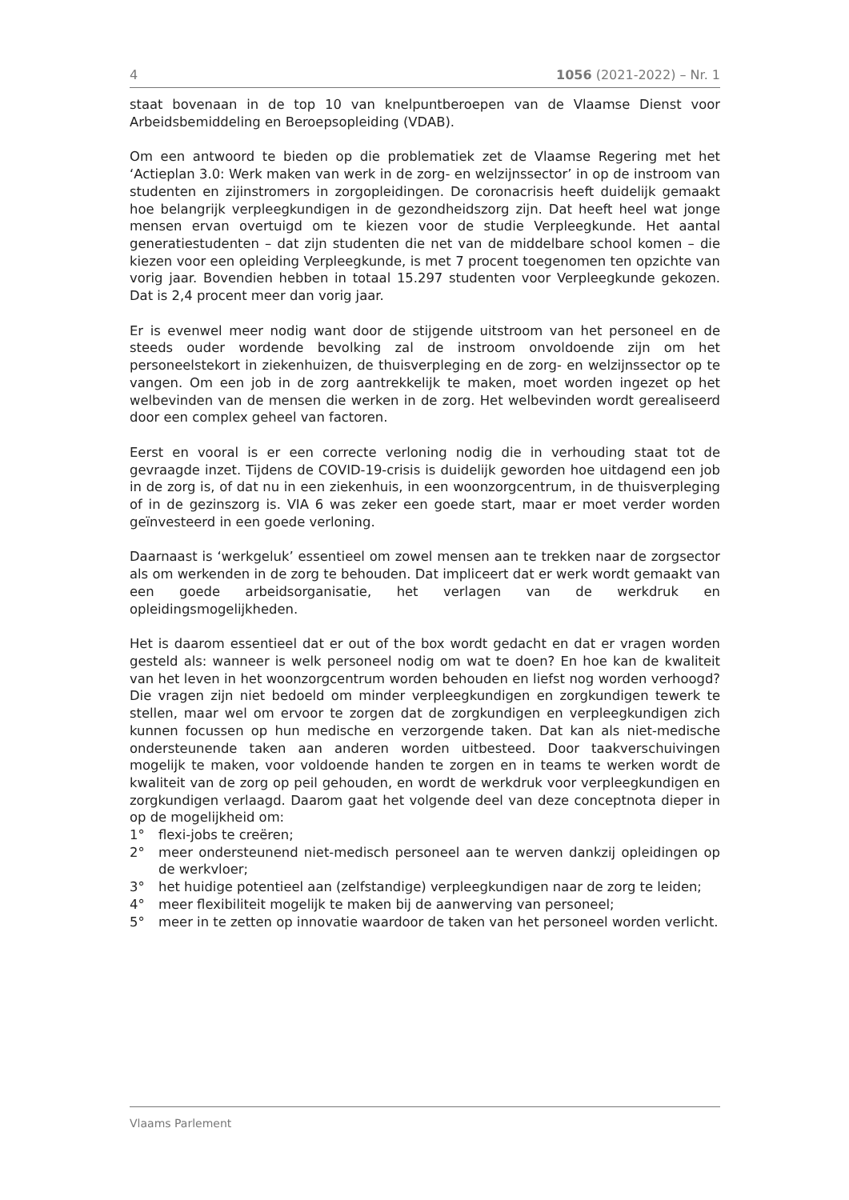4 1056 (2021-2022) – Nr. 1
staat bovenaan in de top 10 van knelpuntberoepen van de Vlaamse Dienst voor Arbeidsbemiddeling en Beroepsopleiding (VDAB).
Om een antwoord te bieden op die problematiek zet de Vlaamse Regering met het ‘Actieplan 3.0: Werk maken van werk in de zorg- en welzijnssector’ in op de instroom van studenten en zijinstromers in zorgopleidingen. De coronacrisis heeft duidelijk gemaakt hoe belangrijk verpleegkundigen in de gezondheidszorg zijn. Dat heeft heel wat jonge mensen ervan overtuigd om te kiezen voor de studie Verpleegkunde. Het aantal generatiestudenten – dat zijn studenten die net van de middelbare school komen – die kiezen voor een opleiding Verpleegkunde, is met 7 procent toegenomen ten opzichte van vorig jaar. Bovendien hebben in totaal 15.297 studenten voor Verpleegkunde gekozen. Dat is 2,4 procent meer dan vorig jaar.
Er is evenwel meer nodig want door de stijgende uitstroom van het personeel en de steeds ouder wordende bevolking zal de instroom onvoldoende zijn om het personeelstekort in ziekenhuizen, de thuisverpleging en de zorg- en welzijnssector op te vangen. Om een job in de zorg aantrekkelijk te maken, moet worden ingezet op het welbevinden van de mensen die werken in de zorg. Het welbevinden wordt gerealiseerd door een complex geheel van factoren.
Eerst en vooral is er een correcte verloning nodig die in verhouding staat tot de gevraagde inzet. Tijdens de COVID-19-crisis is duidelijk geworden hoe uitdagend een job in de zorg is, of dat nu in een ziekenhuis, in een woonzorgcentrum, in de thuisverpleging of in de gezinszorg is. VIA 6 was zeker een goede start, maar er moet verder worden geïnvesteerd in een goede verloning.
Daarnaast is ‘werkgeluk’ essentieel om zowel mensen aan te trekken naar de zorgsector als om werkenden in de zorg te behouden. Dat impliceert dat er werk wordt gemaakt van een goede arbeidsorganisatie, het verlagen van de werkdruk en opleidingsmogelijkheden.
Het is daarom essentieel dat er out of the box wordt gedacht en dat er vragen worden gesteld als: wanneer is welk personeel nodig om wat te doen? En hoe kan de kwaliteit van het leven in het woonzorgcentrum worden behouden en liefst nog worden verhoogd? Die vragen zijn niet bedoeld om minder verpleegkundigen en zorgkundigen tewerk te stellen, maar wel om ervoor te zorgen dat de zorgkundigen en verpleegkundigen zich kunnen focussen op hun medische en verzorgende taken. Dat kan als niet-medische ondersteunende taken aan anderen worden uitbesteed. Door taakverschuivingen mogelijk te maken, voor voldoende handen te zorgen en in teams te werken wordt de kwaliteit van de zorg op peil gehouden, en wordt de werkdruk voor verpleegkundigen en zorgkundigen verlaagd. Daarom gaat het volgende deel van deze conceptnota dieper in op de mogelijkheid om:
1° flexi-jobs te creëren;
2° meer ondersteunend niet-medisch personeel aan te werven dankzij opleidingen op de werkvloer;
3° het huidige potentieel aan (zelfstandige) verpleegkundigen naar de zorg te leiden;
4° meer flexibiliteit mogelijk te maken bij de aanwerving van personeel;
5° meer in te zetten op innovatie waardoor de taken van het personeel worden verlicht.
Vlaams Parlement